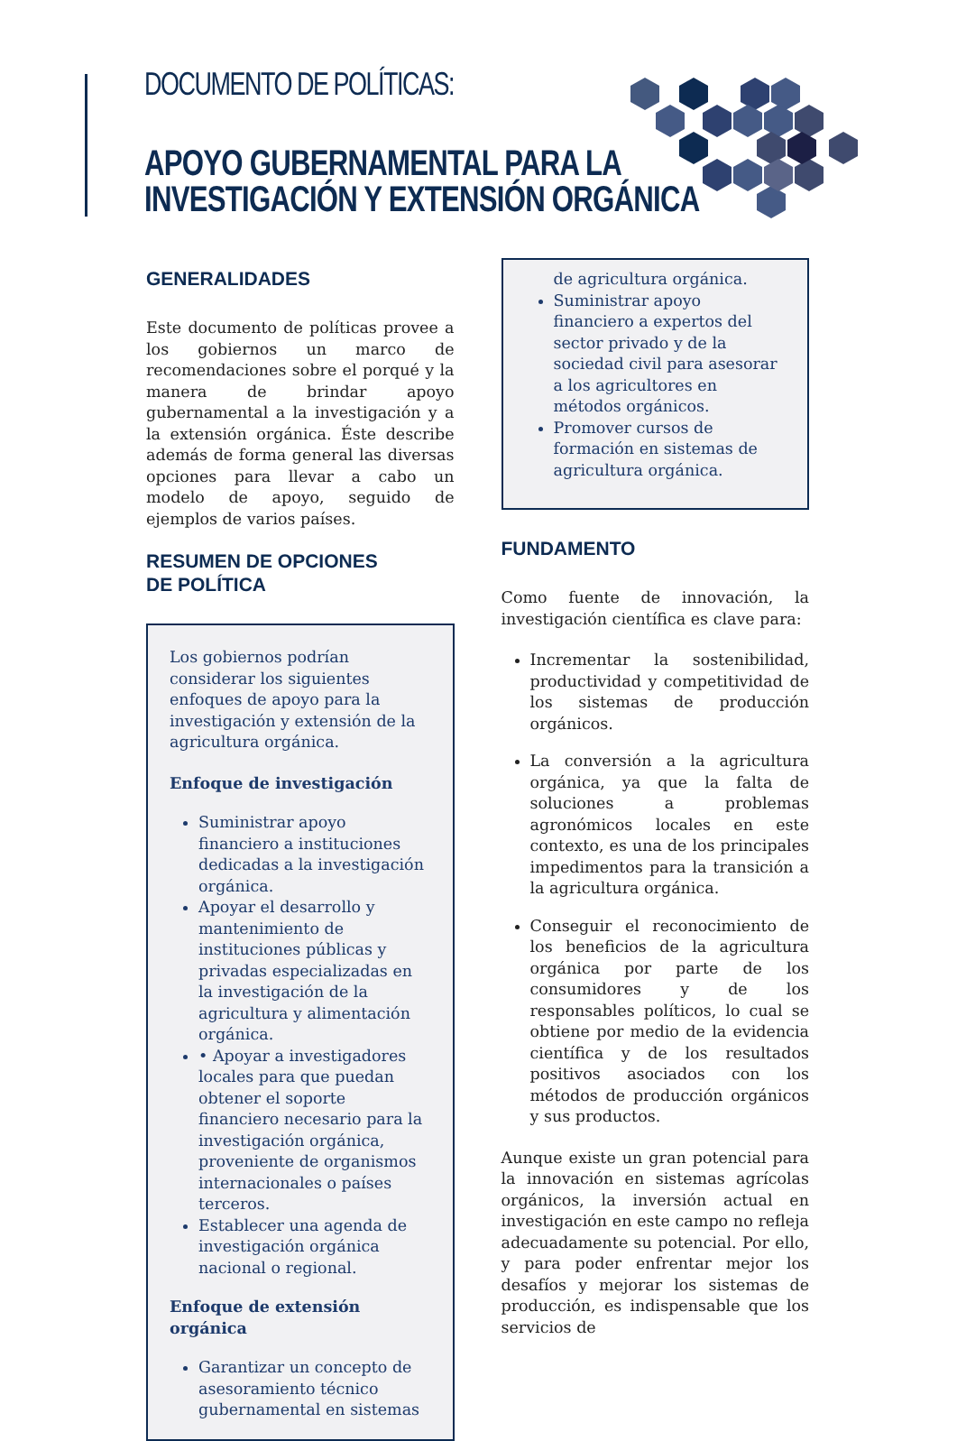DOCUMENTO DE POLÍTICAS:
APOYO GUBERNAMENTAL PARA LA
INVESTIGACIÓN Y EXTENSIÓN ORGÁNICA
GENERALIDADES
Este documento de políticas provee a los gobiernos un marco de recomendaciones sobre el porqué y la manera de brindar apoyo gubernamental a la investigación y a la extensión orgánica. Éste describe además de forma general las diversas opciones para llevar a cabo un modelo de apoyo, seguido de ejemplos de varios países.
RESUMEN DE OPCIONES
DE POLÍTICA
Los gobiernos podrían considerar los siguientes enfoques de apoyo para la investigación y extensión de la agricultura orgánica.
Enfoque de investigación
Suministrar apoyo financiero a instituciones dedicadas a la investigación orgánica.
Apoyar el desarrollo y mantenimiento de instituciones públicas y privadas especializadas en la investigación de la agricultura y alimentación orgánica.
• Apoyar a investigadores locales para que puedan obtener el soporte financiero necesario para la investigación orgánica, proveniente de organismos internacionales o países terceros.
Establecer una agenda de investigación orgánica nacional o regional.
Enfoque de extensión orgánica
Garantizar un concepto de asesoramiento técnico gubernamental en sistemas
de agricultura orgánica.
Suministrar apoyo financiero a expertos del sector privado y de la sociedad civil para asesorar a los agricultores en métodos orgánicos.
Promover cursos de formación en sistemas de agricultura orgánica.
FUNDAMENTO
Como fuente de innovación, la investigación científica es clave para:
Incrementar la sostenibilidad, productividad y competitividad de los sistemas de producción orgánicos.
La conversión a la agricultura orgánica, ya que la falta de soluciones a problemas agronómicos locales en este contexto, es una de los principales impedimentos para la transición a la agricultura orgánica.
Conseguir el reconocimiento de los beneficios de la agricultura orgánica por parte de los consumidores y de los responsables políticos, lo cual se obtiene por medio de la evidencia científica y de los resultados positivos asociados con los métodos de producción orgánicos y sus productos.
Aunque existe un gran potencial para la innovación en sistemas agrícolas orgánicos, la inversión actual en investigación en este campo no refleja adecuadamente su potencial. Por ello, y para poder enfrentar mejor los desafíos y mejorar los sistemas de producción, es indispensable que los servicios de